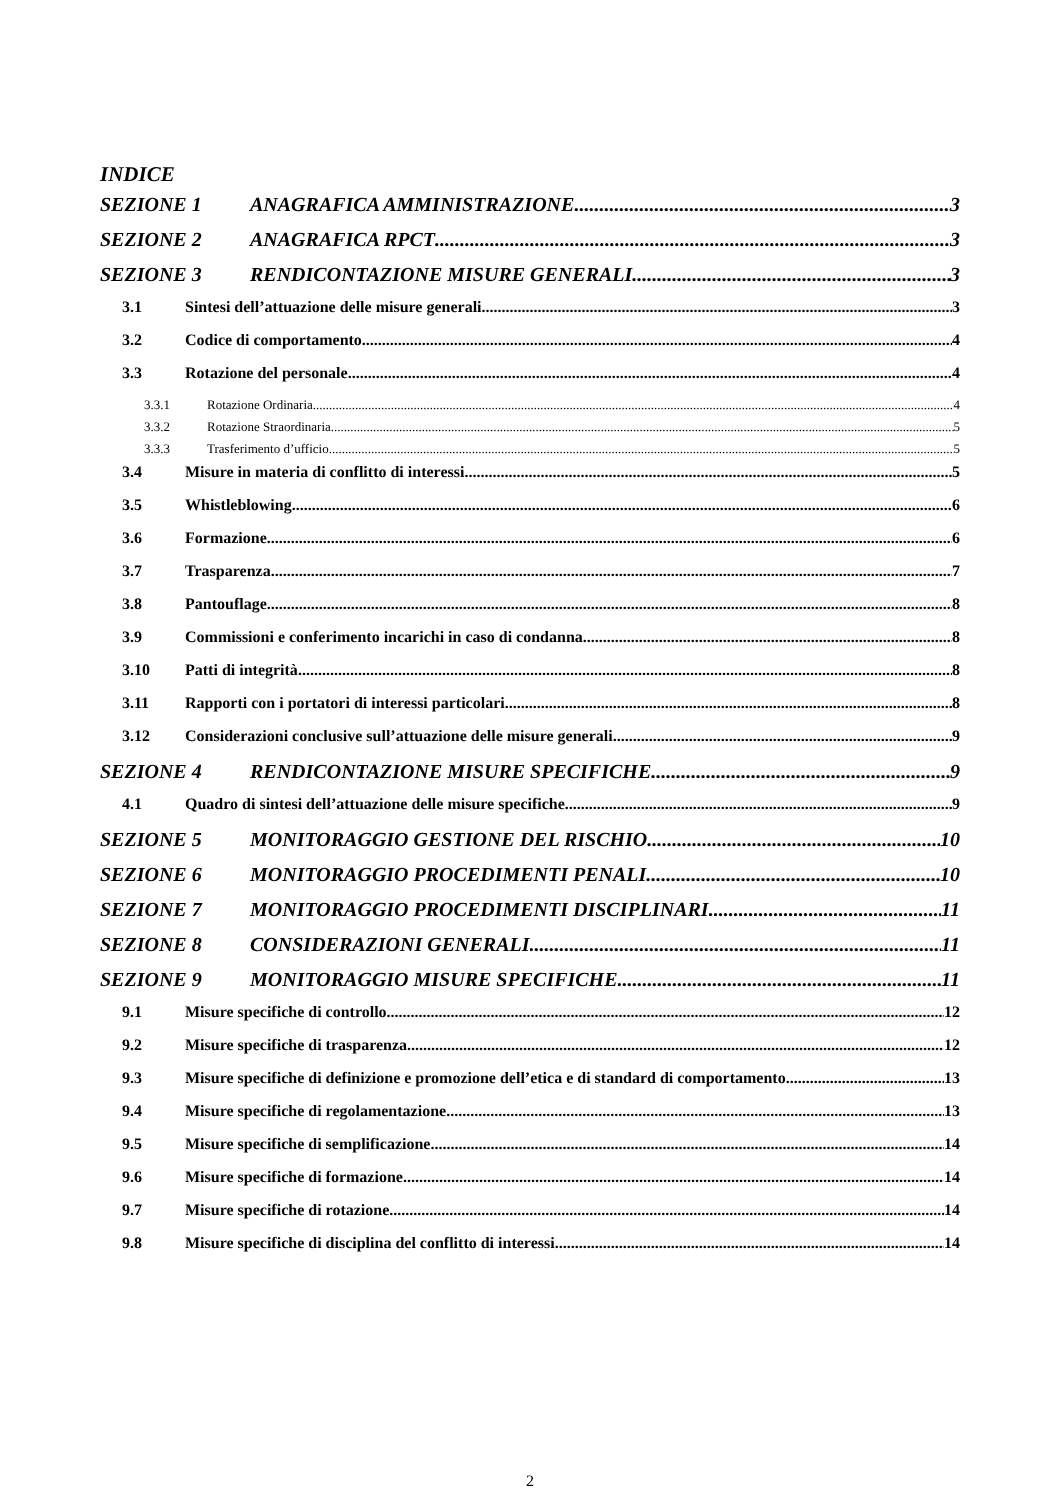INDICE
SEZIONE 1 ANAGRAFICA AMMINISTRAZIONE 3
SEZIONE 2 ANAGRAFICA RPCT 3
SEZIONE 3 RENDICONTAZIONE MISURE GENERALI 3
3.1 Sintesi dell’attuazione delle misure generali 3
3.2 Codice di comportamento 4
3.3 Rotazione del personale 4
3.3.1 Rotazione Ordinaria 4
3.3.2 Rotazione Straordinaria 5
3.3.3 Trasferimento d’ufficio 5
3.4 Misure in materia di conflitto di interessi 5
3.5 Whistleblowing 6
3.6 Formazione 6
3.7 Trasparenza 7
3.8 Pantouflage 8
3.9 Commissioni e conferimento incarichi in caso di condanna 8
3.10 Patti di integrità 8
3.11 Rapporti con i portatori di interessi particolari 8
3.12 Considerazioni conclusive sull’attuazione delle misure generali 9
SEZIONE 4 RENDICONTAZIONE MISURE SPECIFICHE 9
4.1 Quadro di sintesi dell’attuazione delle misure specifiche 9
SEZIONE 5 MONITORAGGIO GESTIONE DEL RISCHIO 10
SEZIONE 6 MONITORAGGIO PROCEDIMENTI PENALI 10
SEZIONE 7 MONITORAGGIO PROCEDIMENTI DISCIPLINARI 11
SEZIONE 8 CONSIDERAZIONI GENERALI 11
SEZIONE 9 MONITORAGGIO MISURE SPECIFICHE 11
9.1 Misure specifiche di controllo 12
9.2 Misure specifiche di trasparenza 12
9.3 Misure specifiche di definizione e promozione dell’etica e di standard di comportamento 13
9.4 Misure specifiche di regolamentazione 13
9.5 Misure specifiche di semplificazione 14
9.6 Misure specifiche di formazione 14
9.7 Misure specifiche di rotazione 14
9.8 Misure specifiche di disciplina del conflitto di interessi 14
2